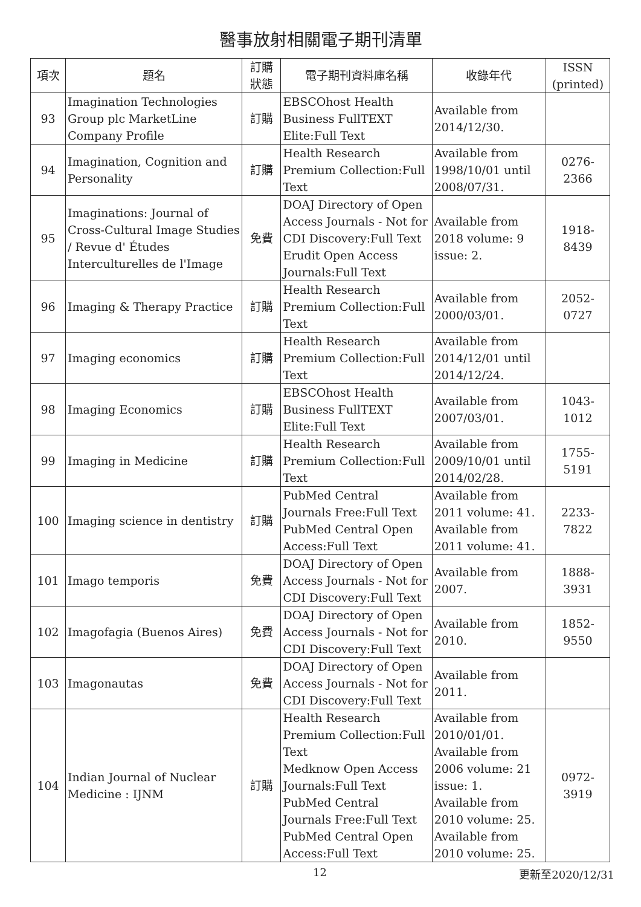醫事放射相關電子期刊清單
| 項次 | 題名 | 訂購 狀態 | 電子期刊資料庫名稱 | 收錄年代 | ISSN (printed) |
| --- | --- | --- | --- | --- | --- |
| 93 | Imagination Technologies Group plc MarketLine Company Profile | 訂購 | EBSCOhost Health Business FullTEXT Elite:Full Text | Available from 2014/12/30. | |
| 94 | Imagination, Cognition and Personality | 訂購 | Health Research Premium Collection:Full Text | Available from 1998/10/01 until 2008/07/31. | 0276-2366 |
| 95 | Imaginations: Journal of Cross-Cultural Image Studies / Revue d' Études Interculturelles de l'Image | 免費 | DOAJ Directory of Open Access Journals - Not for CDI Discovery:Full Text Erudit Open Access Journals:Full Text | Available from 2018 volume: 9 issue: 2. | 1918-8439 |
| 96 | Imaging & Therapy Practice | 訂購 | Health Research Premium Collection:Full Text | Available from 2000/03/01. | 2052-0727 |
| 97 | Imaging economics | 訂購 | Health Research Premium Collection:Full Text | Available from 2014/12/01 until 2014/12/24. | |
| 98 | Imaging Economics | 訂購 | EBSCOhost Health Business FullTEXT Elite:Full Text | Available from 2007/03/01. | 1043-1012 |
| 99 | Imaging in Medicine | 訂購 | Health Research Premium Collection:Full Text | Available from 2009/10/01 until 2014/02/28. | 1755-5191 |
| 100 | Imaging science in dentistry | 訂購 | PubMed Central Journals Free:Full Text PubMed Central Open Access:Full Text | Available from 2011 volume: 41. Available from 2011 volume: 41. | 2233-7822 |
| 101 | Imago temporis | 免費 | DOAJ Directory of Open Access Journals - Not for CDI Discovery:Full Text | Available from 2007. | 1888-3931 |
| 102 | Imagofagia (Buenos Aires) | 免費 | DOAJ Directory of Open Access Journals - Not for CDI Discovery:Full Text | Available from 2010. | 1852-9550 |
| 103 | Imagonautas | 免費 | DOAJ Directory of Open Access Journals - Not for CDI Discovery:Full Text | Available from 2011. | |
| 104 | Indian Journal of Nuclear Medicine : IJNM | 訂購 | Health Research Premium Collection:Full Text Medknow Open Access Journals:Full Text PubMed Central Journals Free:Full Text PubMed Central Open Access:Full Text | Available from 2010/01/01. Available from 2006 volume: 21 issue: 1. Available from 2010 volume: 25. Available from 2010 volume: 25. | 0972-3919 |
12 更新至2020/12/31